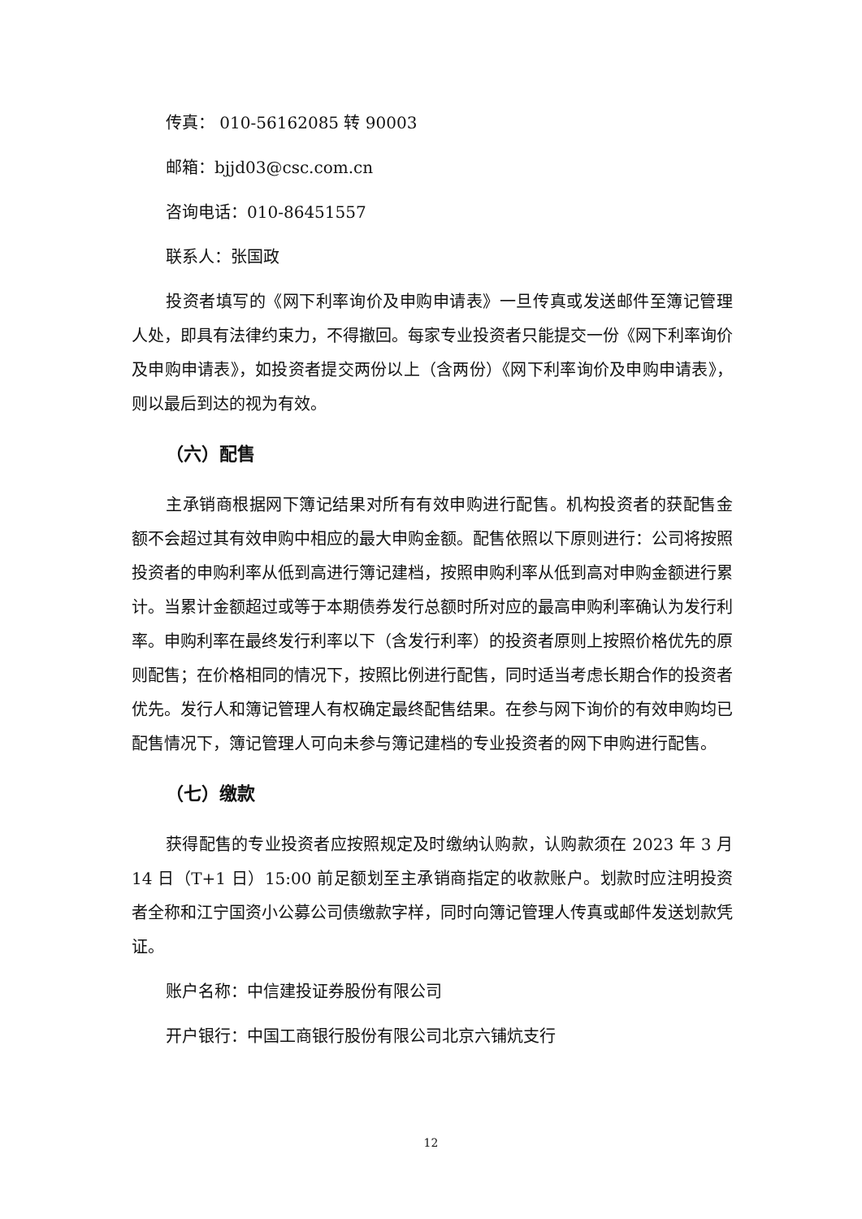传真： 010-56162085 转 90003
邮箱：bjjd03@csc.com.cn
咨询电话：010-86451557
联系人：张国政
投资者填写的《网下利率询价及申购申请表》一旦传真或发送邮件至簿记管理人处，即具有法律约束力，不得撤回。每家专业投资者只能提交一份《网下利率询价及申购申请表》，如投资者提交两份以上（含两份）《网下利率询价及申购申请表》，则以最后到达的视为有效。
（六）配售
主承销商根据网下簿记结果对所有有效申购进行配售。机构投资者的获配售金额不会超过其有效申购中相应的最大申购金额。配售依照以下原则进行：公司将按照投资者的申购利率从低到高进行簿记建档，按照申购利率从低到高对申购金额进行累计。当累计金额超过或等于本期债券发行总额时所对应的最高申购利率确认为发行利率。申购利率在最终发行利率以下（含发行利率）的投资者原则上按照价格优先的原则配售；在价格相同的情况下，按照比例进行配售，同时适当考虑长期合作的投资者优先。发行人和簿记管理人有权确定最终配售结果。在参与网下询价的有效申购均已配售情况下，簿记管理人可向未参与簿记建档的专业投资者的网下申购进行配售。
（七）缴款
获得配售的专业投资者应按照规定及时缴纳认购款，认购款须在 2023 年 3 月 14 日（T+1 日）15:00 前足额划至主承销商指定的收款账户。划款时应注明投资者全称和江宁国资小公募公司债缴款字样，同时向簿记管理人传真或邮件发送划款凭证。
账户名称：中信建投证券股份有限公司
开户银行：中国工商银行股份有限公司北京六铺炕支行
12